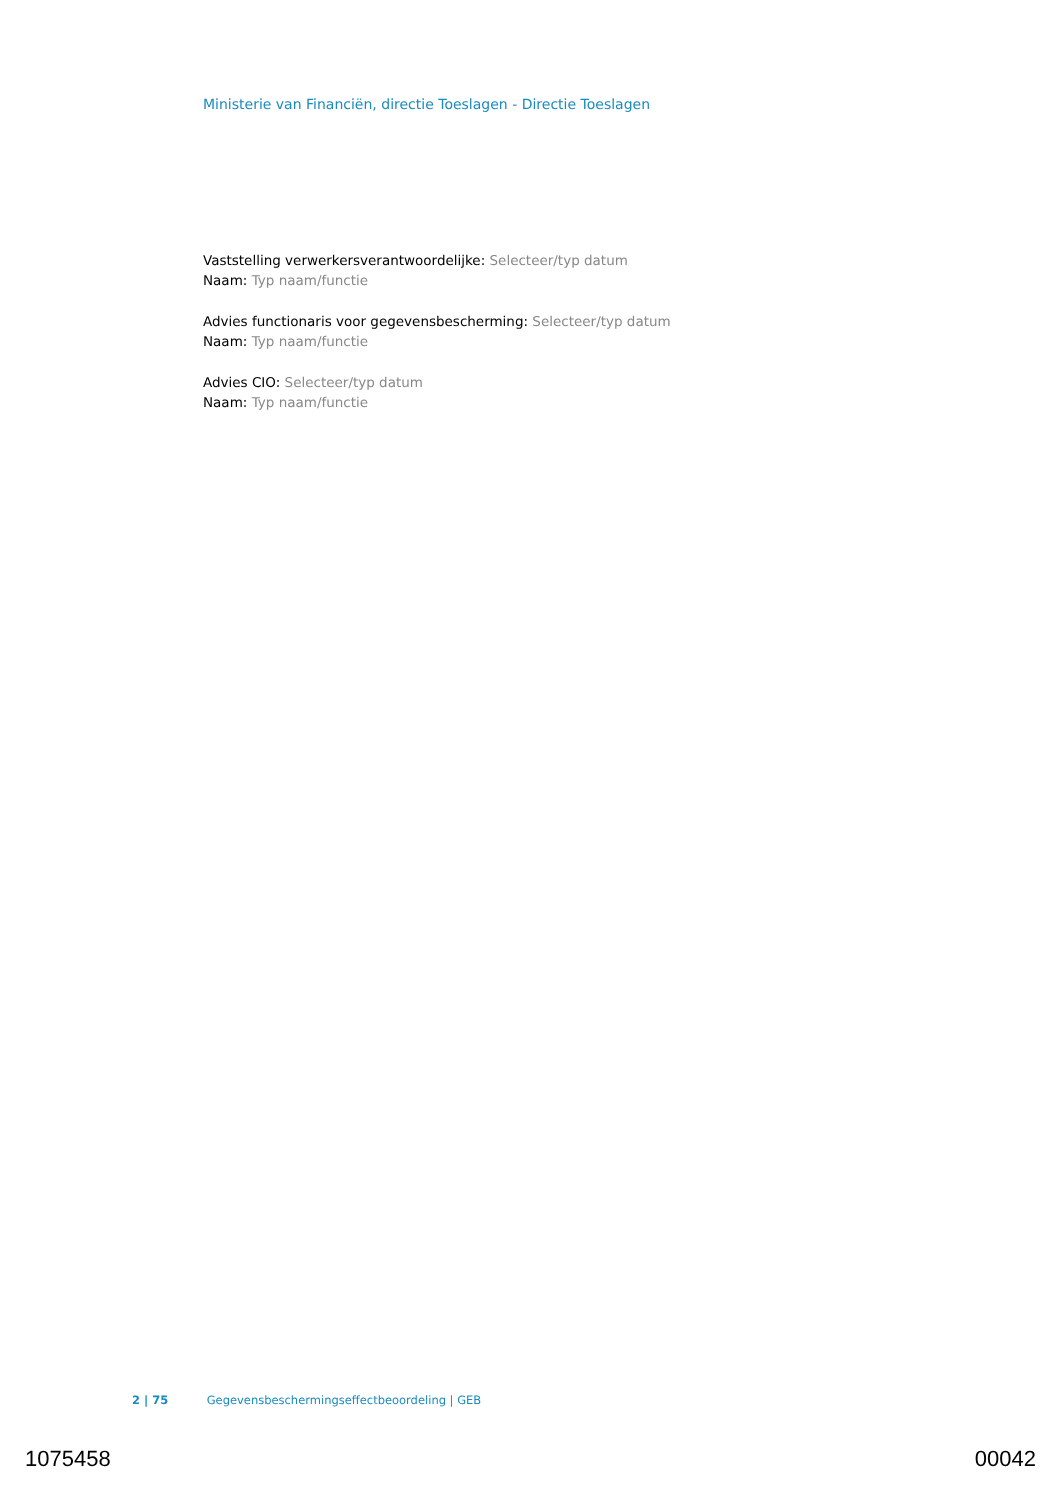Ministerie van Financiën, directie Toeslagen - Directie Toeslagen
Vaststelling verwerkersverantwoordelijke: Selecteer/typ datum
Naam: Typ naam/functie
Advies functionaris voor gegevensbescherming: Selecteer/typ datum
Naam: Typ naam/functie
Advies CIO: Selecteer/typ datum
Naam: Typ naam/functie
2 | 75 Gegevensbeschermingseffectbeoordeling | GEB
1075458 00042